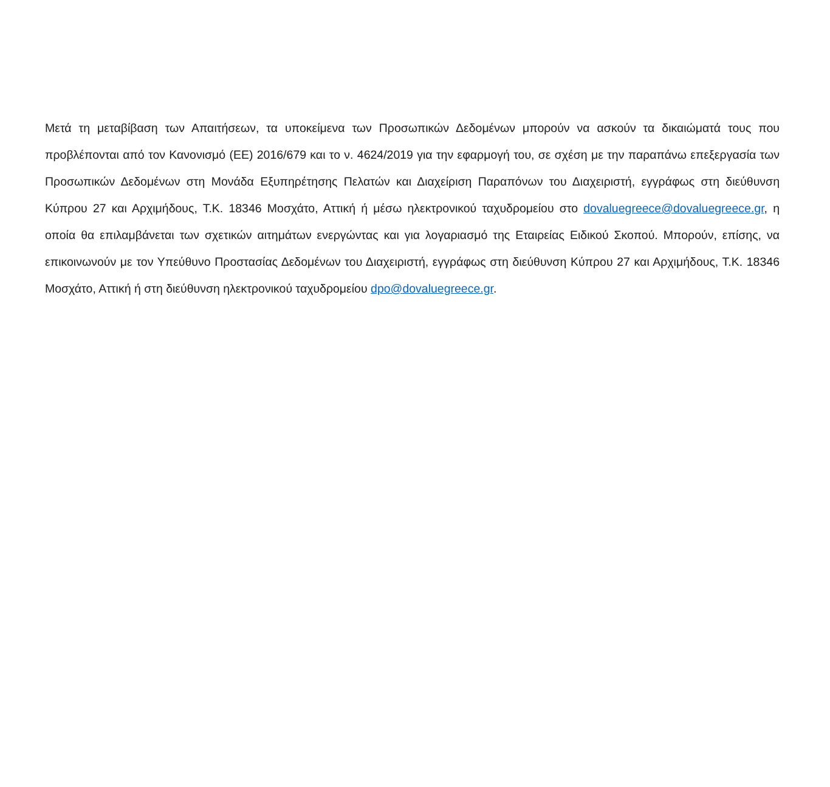Μετά τη μεταβίβαση των Απαιτήσεων, τα υποκείμενα των Προσωπικών Δεδομένων μπορούν να ασκούν τα δικαιώματά τους που προβλέπονται από τον Κανονισμό (ΕΕ) 2016/679 και το ν. 4624/2019 για την εφαρμογή του, σε σχέση με την παραπάνω επεξεργασία των Προσωπικών Δεδομένων στη Μονάδα Εξυπηρέτησης Πελατών και Διαχείριση Παραπόνων του Διαχειριστή, εγγράφως στη διεύθυνση Κύπρου 27 και Αρχιμήδους, Τ.Κ. 18346 Μοσχάτο, Αττική ή μέσω ηλεκτρονικού ταχυδρομείου στο dovaluegreece@dovaluegreece.gr, η οποία θα επιλαμβάνεται των σχετικών αιτημάτων ενεργώντας και για λογαριασμό της Εταιρείας Ειδικού Σκοπού. Μπορούν, επίσης, να επικοινωνούν με τον Υπεύθυνο Προστασίας Δεδομένων του Διαχειριστή, εγγράφως στη διεύθυνση Κύπρου 27 και Αρχιμήδους, Τ.Κ. 18346 Μοσχάτο, Αττική ή στη διεύθυνση ηλεκτρονικού ταχυδρομείου dpo@dovaluegreece.gr.